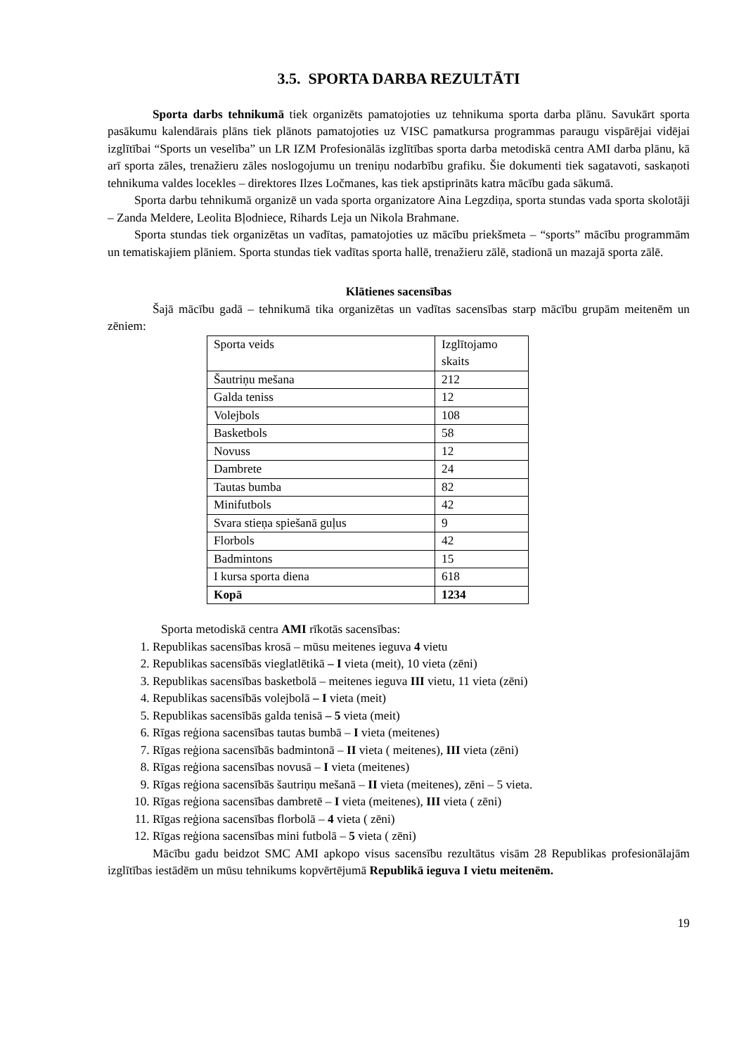3.5. SPORTA DARBA REZULTĀTI
Sporta darbs tehnikumā tiek organizēts pamatojoties uz tehnikuma sporta darba plānu. Savukārt sporta pasākumu kalendārais plāns tiek plānots pamatojoties uz VISC pamatkursa programmas paraugu vispārējai vidējai izglītībai “Sports un veselība” un LR IZM Profesionālās izglītības sporta darba metodiskā centra AMI darba plānu, kā arī sporta zāles, trenažieru zāles noslogojumu un treniņu nodarbību grafiku. Šie dokumenti tiek sagatavoti, saskaņoti tehnikuma valdes locekles – direktores Ilzes Ločmanes, kas tiek apstiprināts katra mācību gada sākumā.
Sporta darbu tehnikumā organizē un vada sporta organizatore Aina Legzdiņa, sporta stundas vada sporta skolotāji – Zanda Meldere, Leolita Bļodniece, Rihards Leja un Nikola Brahmane.
Sporta stundas tiek organizētas un vadītas, pamatojoties uz mācību priekšmeta – “sports” mācību programmām un tematiskajiem plāniem. Sporta stundas tiek vadītas sporta hallē, trenažieru zālē, stadionā un mazajā sporta zālē.
Klātienes sacensības
Šajā mācību gadā – tehnikumā tika organizētas un vadītas sacensības starp mācību grupām meitenēm un zēniem:
| Sporta veids | Izglītojamo skaits |
| Šautriņu mešana | 212 |
| Galda teniss | 12 |
| Volejbols | 108 |
| Basketbols | 58 |
| Novuss | 12 |
| Dambrete | 24 |
| Tautas bumba | 82 |
| Minifutbols | 42 |
| Svara stieņa spiešanā guļus | 9 |
| Florbols | 42 |
| Badmintons | 15 |
| I kursa sporta diena | 618 |
| Kopā | 1234 |
Sporta metodiskā centra AMI rīkotās sacensības:
1. Republikas sacensības krosā – mūsu meitenes ieguva 4 vietu
2. Republikas sacensībās vieglatlētikā – I vieta (meit), 10 vieta (zēni)
3. Republikas sacensības basketbolā – meitenes ieguva III vietu, 11 vieta (zēni)
4. Republikas sacensībās volejbolā – I vieta (meit)
5. Republikas sacensībās galda tenisā – 5 vieta (meit)
6. Rīgas reģiona sacensības tautas bumbā – I vieta (meitenes)
7. Rīgas reģiona sacensībās badmintonā – II vieta ( meitenes), III vieta (zēni)
8. Rīgas reģiona sacensības novusā – I vieta (meitenes)
9. Rīgas reģiona sacensībās šautriņu mešanā – II vieta (meitenes), zēni – 5 vieta.
10. Rīgas reģiona sacensības dambretē – I vieta (meitenes), III vieta ( zēni)
11. Rīgas reģiona sacensības florbolā – 4 vieta ( zēni)
12. Rīgas reģiona sacensības mini futbolā – 5 vieta ( zēni)
Mācību gadu beidzot SMC AMI apkopo visus sacensību rezultātus visām 28 Republikas profesionālajām izglītības iestādēm un mūsu tehnikums kopvērtējumā Republikā ieguva I vietu meitenēm.
19